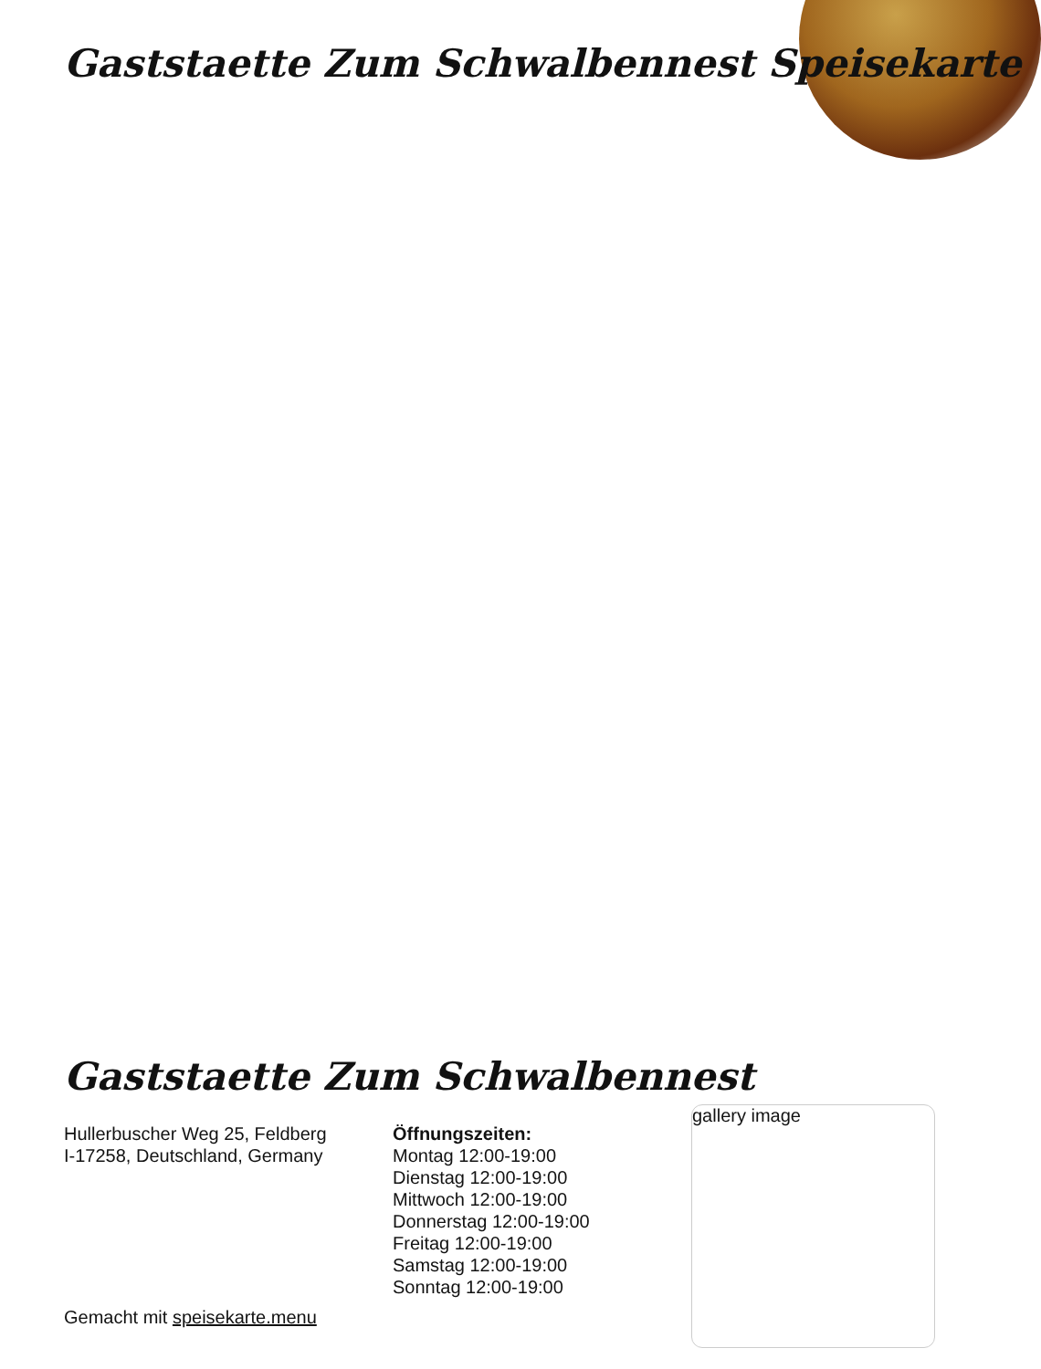Gaststaette Zum Schwalbennest Speisekarte
Gaststaette Zum Schwalbennest
Hullerbuscher Weg 25, Feldberg
I-17258, Deutschland, Germany
Öffnungszeiten:
Montag 12:00-19:00
Dienstag 12:00-19:00
Mittwoch 12:00-19:00
Donnerstag 12:00-19:00
Freitag 12:00-19:00
Samstag 12:00-19:00
Sonntag 12:00-19:00
gallery image
Gemacht mit speisekarte.menu